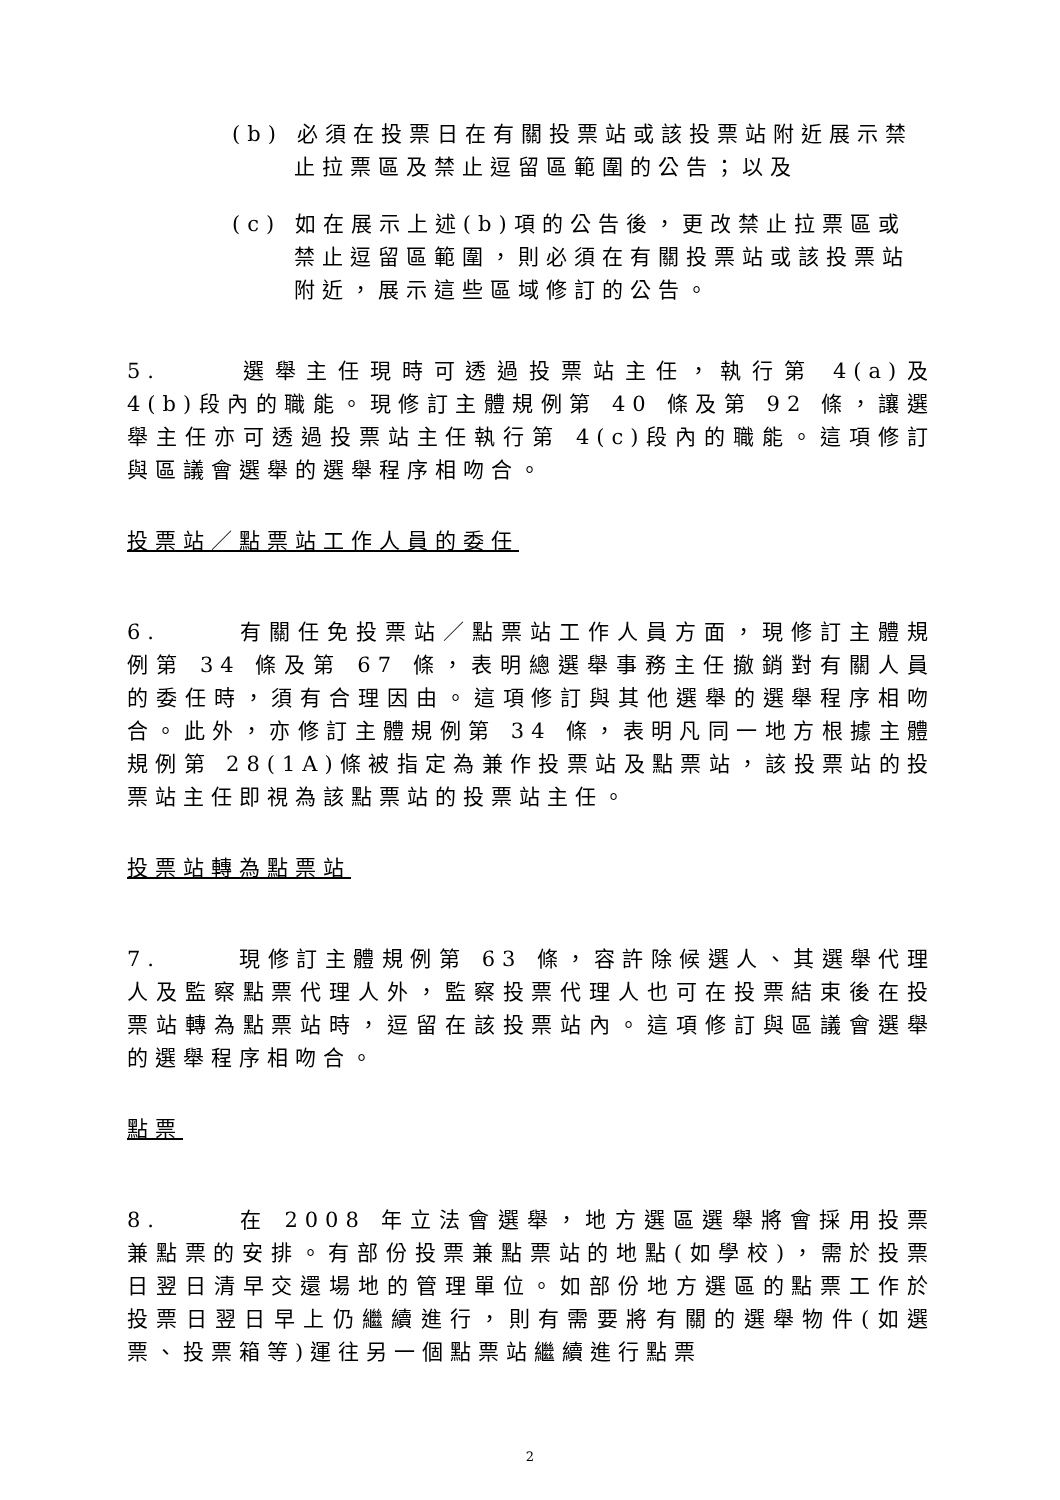(b) 必須在投票日在有關投票站或該投票站附近展示禁止拉票區及禁止逗留區範圍的公告；以及
(c) 如在展示上述(b)項的公告後，更改禁止拉票區或禁止逗留區範圍，則必須在有關投票站或該投票站附近，展示這些區域修訂的公告。
5. 選舉主任現時可透過投票站主任，執行第 4(a)及 4(b)段內的職能。現修訂主體規例第 40 條及第 92 條，讓選舉主任亦可透過投票站主任執行第 4(c)段內的職能。這項修訂與區議會選舉的選舉程序相吻合。
投票站／點票站工作人員的委任
6. 有關任免投票站／點票站工作人員方面，現修訂主體規例第 34 條及第 67 條，表明總選舉事務主任撤銷對有關人員的委任時，須有合理因由。這項修訂與其他選舉的選舉程序相吻合。此外，亦修訂主體規例第 34 條，表明凡同一地方根據主體規例第 28(1A)條被指定為兼作投票站及點票站，該投票站的投票站主任即視為該點票站的投票站主任。
投票站轉為點票站
7. 現修訂主體規例第 63 條，容許除候選人、其選舉代理人及監察點票代理人外，監察投票代理人也可在投票結束後在投票站轉為點票站時，逗留在該投票站內。這項修訂與區議會選舉的選舉程序相吻合。
點票
8. 在 2008 年立法會選舉，地方選區選舉將會採用投票兼點票的安排。有部份投票兼點票站的地點(如學校)，需於投票日翌日清早交還場地的管理單位。如部份地方選區的點票工作於投票日翌日早上仍繼續進行，則有需要將有關的選舉物件(如選票、投票箱等)運往另一個點票站繼續進行點票
2